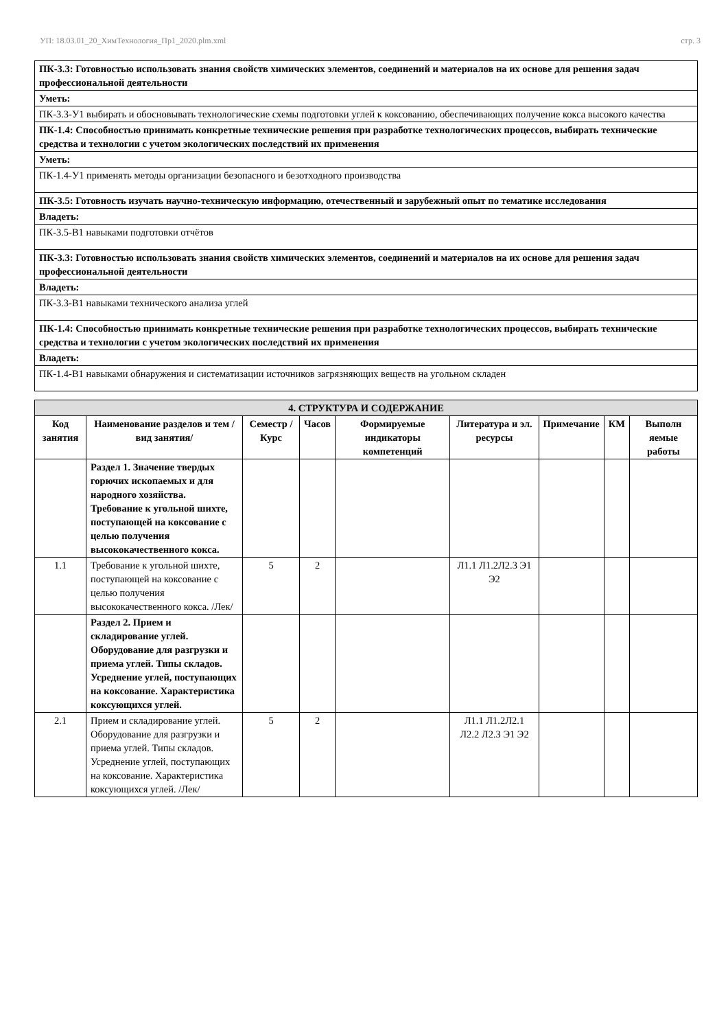УП: 18.03.01_20_ХимТехнология_Пр1_2020.plm.xml стр. 3
| ПК-3.3: Готовностью использовать знания свойств химических элементов, соединений и материалов на их основе для решения задач профессиональной деятельности |
| Уметь: |
| ПК-3.3-У1 выбирать и обосновывать технологические схемы подготовки углей к коксованию, обеспечивающих получение кокса высокого качества |
| ПК-1.4: Способностью принимать конкретные технические решения при разработке технологических процессов, выбирать технические средства и технологии с учетом экологических последствий их применения |
| Уметь: |
| ПК-1.4-У1 применять методы организации безопасного и безотходного производства |
| ПК-3.5: Готовность изучать научно-техническую информацию, отечественный и зарубежный опыт по тематике исследования |
| Владеть: |
| ПК-3.5-В1 навыками подготовки отчётов |
| ПК-3.3: Готовностью использовать знания свойств химических элементов, соединений и материалов на их основе для решения задач профессиональной деятельности |
| Владеть: |
| ПК-3.3-В1 навыками технического анализа углей |
| ПК-1.4: Способностью принимать конкретные технические решения при разработке технологических процессов, выбирать технические средства и технологии с учетом экологических последствий их применения |
| Владеть: |
| ПК-1.4-В1 навыками обнаружения и систематизации источников загрязняющих веществ на угольном складен |
| 4. СТРУКТУРА И СОДЕРЖАНИЕ | | | | | | | | |
| Код занятия | Наименование разделов и тем /вид занятия/ | Семестр / Курс | Часов | Формируемые индикаторы компетенций | Литература и эл. ресурсы | Примечание | КМ | Выполн яемые работы |
| | Раздел 1. Значение твердых горючих ископаемых и для народного хозяйства. Требование к угольной шихте, поступающей на коксование с целью получения высококачественного кокса. | | | | | | | |
| 1.1 | Требование к угольной шихте, поступающей на коксование с целью получения высококачественного кокса. /Лек/ | 5 | 2 | | Л1.1 Л1.2Л2.3 Э1 Э2 | | | |
| | Раздел 2. Прием и складирование углей. Оборудование для разгрузки и приема углей. Типы складов. Усреднение углей, поступающих на коксование. Характеристика коксующихся углей. | | | | | | | |
| 2.1 | Прием и складирование углей. Оборудование для разгрузки и приема углей. Типы складов. Усреднение углей, поступающих на коксование. Характеристика коксующихся углей. /Лек/ | 5 | 2 | | Л1.1 Л1.2Л2.1 Л2.2 Л2.3 Э1 Э2 | | | |